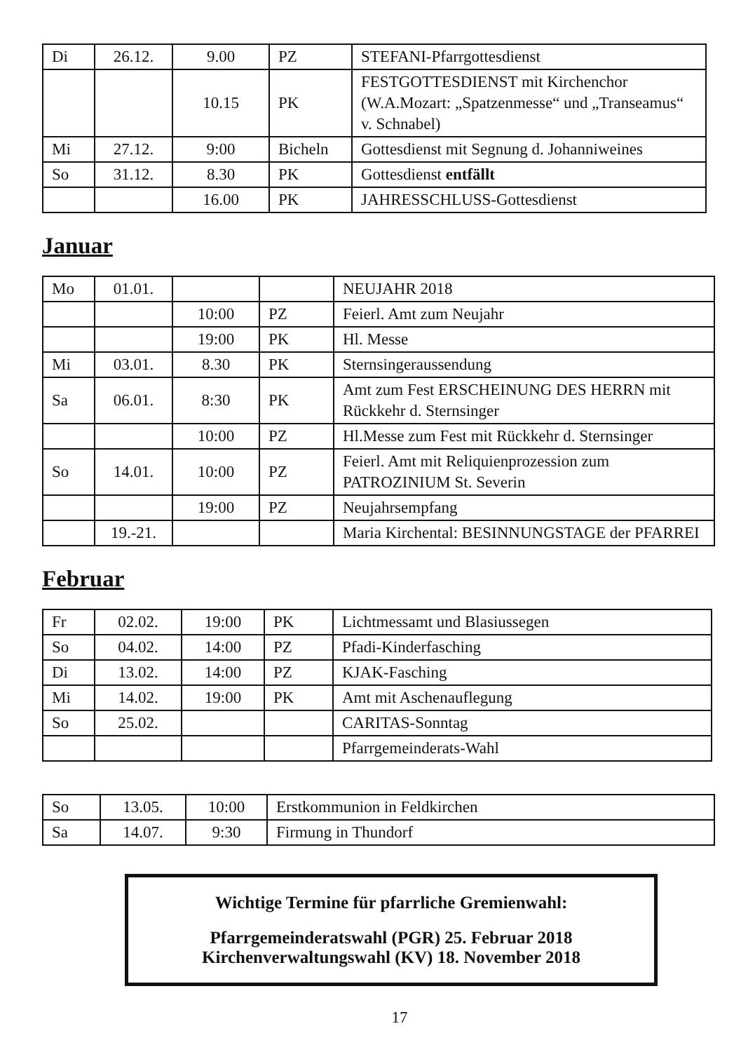| Di | 26.12. | 9.00 | PZ | STEFANI-Pfarrgottesdienst |
| | | 10.15 | PK | FESTGOTTESDIENST mit Kirchenchor (W.A.Mozart: „Spatzenmesse“ und „Transeamus“ v. Schnabel) |
| Mi | 27.12. | 9:00 | Bicheln | Gottesdienst mit Segnung d. Johanniweines |
| So | 31.12. | 8.30 | PK | Gottesdienst entfällt |
| | | 16.00 | PK | JAHRESSCHLUSS-Gottesdienst |
Januar
| Mo | 01.01. | | | NEUJAHR 2018 |
| | | 10:00 | PZ | Feierl. Amt zum Neujahr |
| | | 19:00 | PK | Hl. Messe |
| Mi | 03.01. | 8.30 | PK | Sternsingeraussendung |
| Sa | 06.01. | 8:30 | PK | Amt zum Fest ERSCHEINUNG DES HERRN mit Rückkehr d. Sternsinger |
| | | 10:00 | PZ | Hl.Messe zum Fest mit Rückkehr d. Sternsinger |
| So | 14.01. | 10:00 | PZ | Feierl. Amt mit Reliquienprozession zum PATROZINIUM St. Severin |
| | | 19:00 | PZ | Neujahrsempfang |
| | 19.-21. | | | Maria Kirchental: BESINNUNGSTAGE der PFARREI |
Februar
| Fr | 02.02. | 19:00 | PK | Lichtmessamt und Blasiussegen |
| So | 04.02. | 14:00 | PZ | Pfadi-Kinderfasching |
| Di | 13.02. | 14:00 | PZ | KJAK-Fasching |
| Mi | 14.02. | 19:00 | PK | Amt mit Aschenauflegung |
| So | 25.02. | | | CARITAS-Sonntag |
| | | | | Pfarrgemeinderats-Wahl |
| So | 13.05. | 10:00 | Erstkommunion in Feldkirchen |
| Sa | 14.07. | 9:30 | Firmung in Thundorf |
Wichtige Termine für pfarrliche Gremienwahl:
Pfarrgemeinderatswahl (PGR) 25. Februar 2018
Kirchenverwaltungswahl (KV) 18. November 2018
17